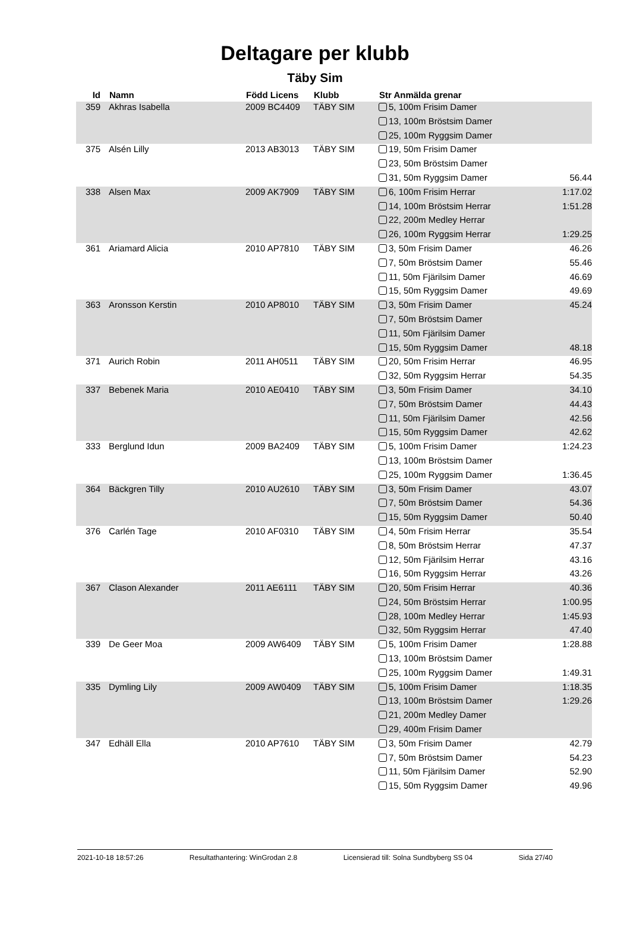Deltagare per klubb
Täby Sim
| Id | Namn | Född Licens | Klubb | Str Anmälda grenar | |
| --- | --- | --- | --- | --- | --- |
| 359 | Akhras Isabella | 2009 BC4409 | TÄBY SIM | 5, 100m Frisim Damer | |
| | | | | 13, 100m Bröstsim Damer | |
| | | | | 25, 100m Ryggsim Damer | |
| 375 | Alsén Lilly | 2013 AB3013 | TÄBY SIM | 19, 50m Frisim Damer | |
| | | | | 23, 50m Bröstsim Damer | |
| | | | | 31, 50m Ryggsim Damer | 56.44 |
| 338 | Alsen Max | 2009 AK7909 | TÄBY SIM | 6, 100m Frisim Herrar | 1:17.02 |
| | | | | 14, 100m Bröstsim Herrar | 1:51.28 |
| | | | | 22, 200m Medley Herrar | |
| | | | | 26, 100m Ryggsim Herrar | 1:29.25 |
| 361 | Ariamard Alicia | 2010 AP7810 | TÄBY SIM | 3, 50m Frisim Damer | 46.26 |
| | | | | 7, 50m Bröstsim Damer | 55.46 |
| | | | | 11, 50m Fjärilsim Damer | 46.69 |
| | | | | 15, 50m Ryggsim Damer | 49.69 |
| 363 | Aronsson Kerstin | 2010 AP8010 | TÄBY SIM | 3, 50m Frisim Damer | 45.24 |
| | | | | 7, 50m Bröstsim Damer | |
| | | | | 11, 50m Fjärilsim Damer | |
| | | | | 15, 50m Ryggsim Damer | 48.18 |
| 371 | Aurich Robin | 2011 AH0511 | TÄBY SIM | 20, 50m Frisim Herrar | 46.95 |
| | | | | 32, 50m Ryggsim Herrar | 54.35 |
| 337 | Bebenek Maria | 2010 AE0410 | TÄBY SIM | 3, 50m Frisim Damer | 34.10 |
| | | | | 7, 50m Bröstsim Damer | 44.43 |
| | | | | 11, 50m Fjärilsim Damer | 42.56 |
| | | | | 15, 50m Ryggsim Damer | 42.62 |
| 333 | Berglund Idun | 2009 BA2409 | TÄBY SIM | 5, 100m Frisim Damer | 1:24.23 |
| | | | | 13, 100m Bröstsim Damer | |
| | | | | 25, 100m Ryggsim Damer | 1:36.45 |
| 364 | Bäckgren Tilly | 2010 AU2610 | TÄBY SIM | 3, 50m Frisim Damer | 43.07 |
| | | | | 7, 50m Bröstsim Damer | 54.36 |
| | | | | 15, 50m Ryggsim Damer | 50.40 |
| 376 | Carlén Tage | 2010 AF0310 | TÄBY SIM | 4, 50m Frisim Herrar | 35.54 |
| | | | | 8, 50m Bröstsim Herrar | 47.37 |
| | | | | 12, 50m Fjärilsim Herrar | 43.16 |
| | | | | 16, 50m Ryggsim Herrar | 43.26 |
| 367 | Clason Alexander | 2011 AE6111 | TÄBY SIM | 20, 50m Frisim Herrar | 40.36 |
| | | | | 24, 50m Bröstsim Herrar | 1:00.95 |
| | | | | 28, 100m Medley Herrar | 1:45.93 |
| | | | | 32, 50m Ryggsim Herrar | 47.40 |
| 339 | De Geer Moa | 2009 AW6409 | TÄBY SIM | 5, 100m Frisim Damer | 1:28.88 |
| | | | | 13, 100m Bröstsim Damer | |
| | | | | 25, 100m Ryggsim Damer | 1:49.31 |
| 335 | Dymling Lily | 2009 AW0409 | TÄBY SIM | 5, 100m Frisim Damer | 1:18.35 |
| | | | | 13, 100m Bröstsim Damer | 1:29.26 |
| | | | | 21, 200m Medley Damer | |
| | | | | 29, 400m Frisim Damer | |
| 347 | Edhäll Ella | 2010 AP7610 | TÄBY SIM | 3, 50m Frisim Damer | 42.79 |
| | | | | 7, 50m Bröstsim Damer | 54.23 |
| | | | | 11, 50m Fjärilsim Damer | 52.90 |
| | | | | 15, 50m Ryggsim Damer | 49.96 |
2021-10-18 18:57:26 Resultathantering: WinGrodan 2.8 Licensierad till: Solna Sundbyberg SS 04 Sida 27/40